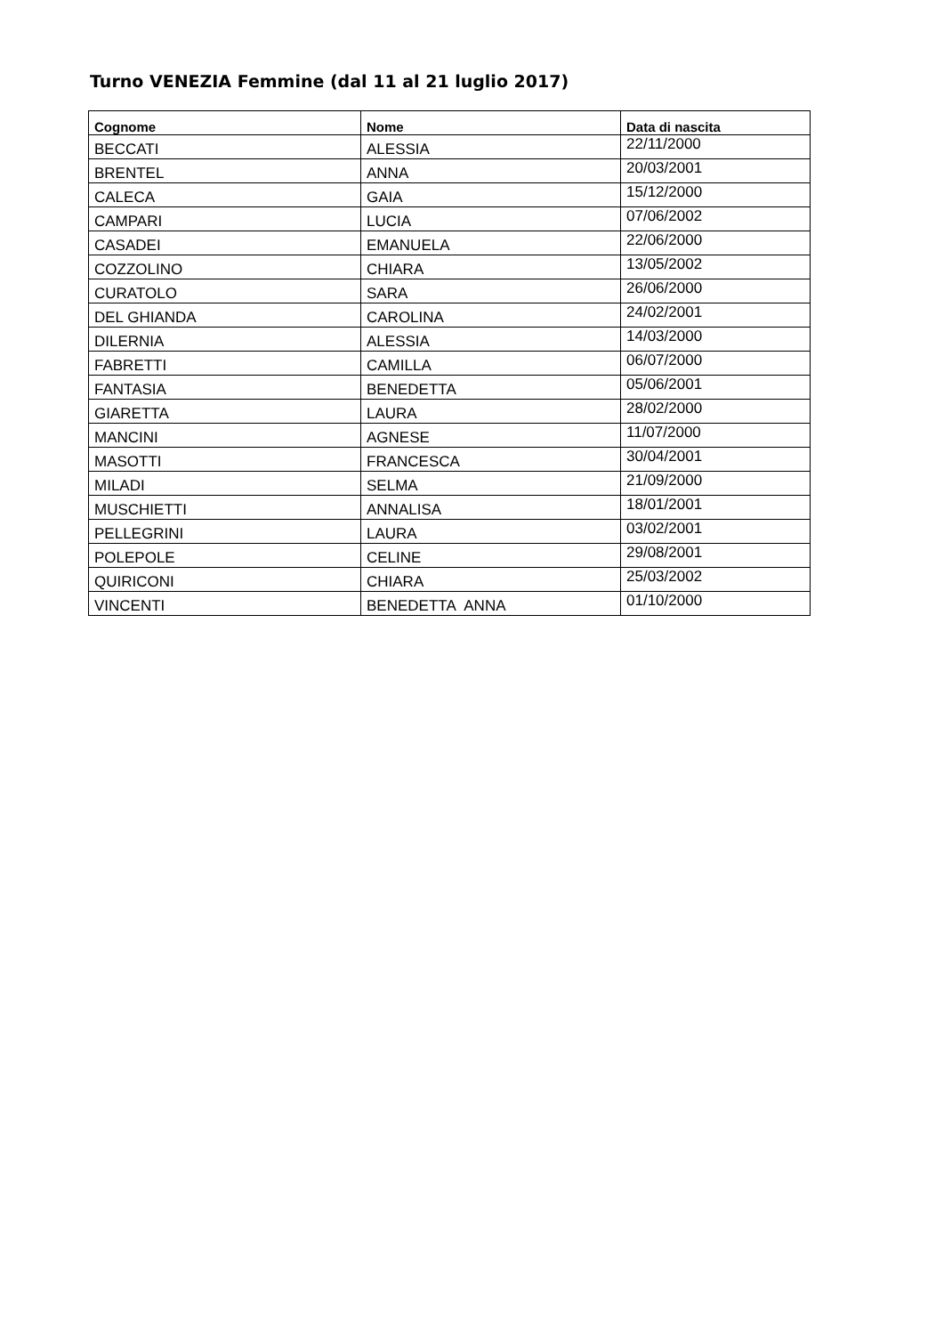Turno VENEZIA Femmine (dal 11 al 21 luglio 2017)
| Cognome | Nome | Data di nascita |
| --- | --- | --- |
| BECCATI | ALESSIA | 22/11/2000 |
| BRENTEL | ANNA | 20/03/2001 |
| CALECA | GAIA | 15/12/2000 |
| CAMPARI | LUCIA | 07/06/2002 |
| CASADEI | EMANUELA | 22/06/2000 |
| COZZOLINO | CHIARA | 13/05/2002 |
| CURATOLO | SARA | 26/06/2000 |
| DEL GHIANDA | CAROLINA | 24/02/2001 |
| DILERNIA | ALESSIA | 14/03/2000 |
| FABRETTI | CAMILLA | 06/07/2000 |
| FANTASIA | BENEDETTA | 05/06/2001 |
| GIARETTA | LAURA | 28/02/2000 |
| MANCINI | AGNESE | 11/07/2000 |
| MASOTTI | FRANCESCA | 30/04/2001 |
| MILADI | SELMA | 21/09/2000 |
| MUSCHIETTI | ANNALISA | 18/01/2001 |
| PELLEGRINI | LAURA | 03/02/2001 |
| POLEPOLE | CELINE | 29/08/2001 |
| QUIRICONI | CHIARA | 25/03/2002 |
| VINCENTI | BENEDETTA ANNA | 01/10/2000 |